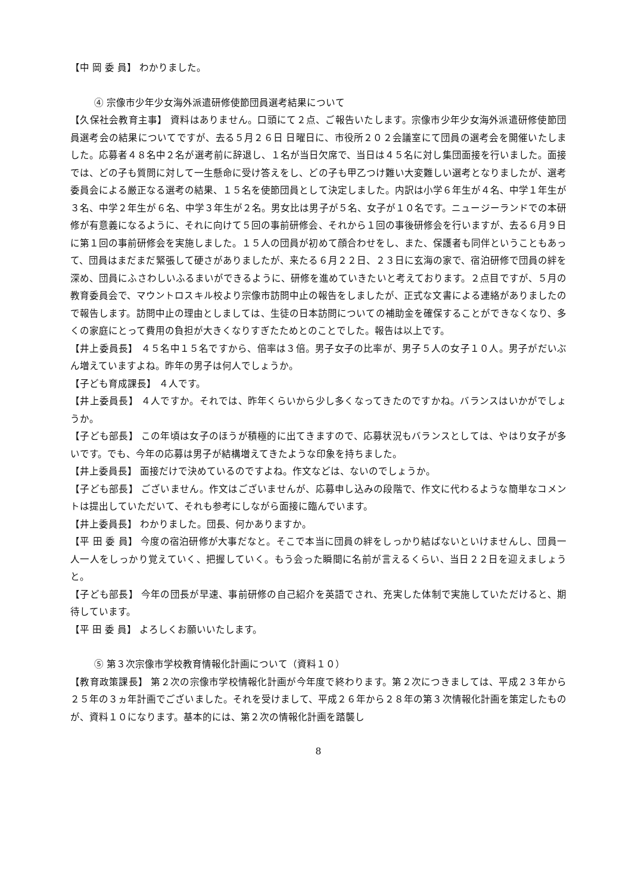【中 岡 委 員】 わかりました。
④ 宗像市少年少女海外派遣研修使節団員選考結果について
【久保社会教育主事】 資料はありません。口頭にて２点、ご報告いたします。宗像市少年少女海外派遣研修使節団員選考会の結果についてですが、去る５月２６日 日曜日に、市役所２０２会議室にて団員の選考会を開催いたしました。応募者４８名中２名が選考前に辞退し、１名が当日欠席で、当日は４５名に対し集団面接を行いました。面接では、どの子も質問に対して一生懸命に受け答えをし、どの子も甲乙つけ難い大変難しい選考となりましたが、選考委員会による厳正なる選考の結果、１５名を使節団員として決定しました。内訳は小学６年生が４名、中学１年生が３名、中学２年生が６名、中学３年生が２名。男女比は男子が５名、女子が１０名です。ニュージーランドでの本研修が有意義になるように、それに向けて５回の事前研修会、それから１回の事後研修会を行いますが、去る６月９日に第１回の事前研修会を実施しました。１５人の団員が初めて顔合わせをし、また、保護者も同伴ということもあって、団員はまだまだ緊張して硬さがありましたが、来たる６月２２日、２３日に玄海の家で、宿泊研修で団員の絆を深め、団員にふさわしいふるまいができるように、研修を進めていきたいと考えております。２点目ですが、５月の教育委員会で、マウントロスキル校より宗像市訪問中止の報告をしましたが、正式な文書による連絡がありましたので報告します。訪問中止の理由としましては、生徒の日本訪問についての補助金を確保することができなくなり、多くの家庭にとって費用の負担が大きくなりすぎたためとのことでした。報告は以上です。
【井上委員長】 ４５名中１５名ですから、倍率は３倍。男子女子の比率が、男子５人の女子１０人。男子がだいぶん増えていますよね。昨年の男子は何人でしょうか。
【子ども育成課長】 ４人です。
【井上委員長】 ４人ですか。それでは、昨年くらいから少し多くなってきたのですかね。バランスはいかがでしょうか。
【子ども部長】 この年頃は女子のほうが積極的に出てきますので、応募状況もバランスとしては、やはり女子が多いです。でも、今年の応募は男子が結構増えてきたような印象を持ちました。
【井上委員長】 面接だけで決めているのですよね。作文などは、ないのでしょうか。
【子ども部長】 ございません。作文はございませんが、応募申し込みの段階で、作文に代わるような簡単なコメントは提出していただいて、それも参考にしながら面接に臨んでいます。
【井上委員長】 わかりました。団長、何かありますか。
【平 田 委 員】 今度の宿泊研修が大事だなと。そこで本当に団員の絆をしっかり結ばないといけませんし、団員一人一人をしっかり覚えていく、把握していく。もう会った瞬間に名前が言えるくらい、当日２２日を迎えましょうと。
【子ども部長】 今年の団長が早速、事前研修の自己紹介を英語でされ、充実した体制で実施していただけると、期待しています。
【平 田 委 員】 よろしくお願いいたします。
⑤ 第３次宗像市学校教育情報化計画について（資料１０）
【教育政策課長】 第２次の宗像市学校情報化計画が今年度で終わります。第２次につきましては、平成２３年から２５年の３ヵ年計画でございました。それを受けまして、平成２６年から２８年の第３次情報化計画を策定したものが、資料１０になります。基本的には、第２次の情報化計画を踏襲し
8